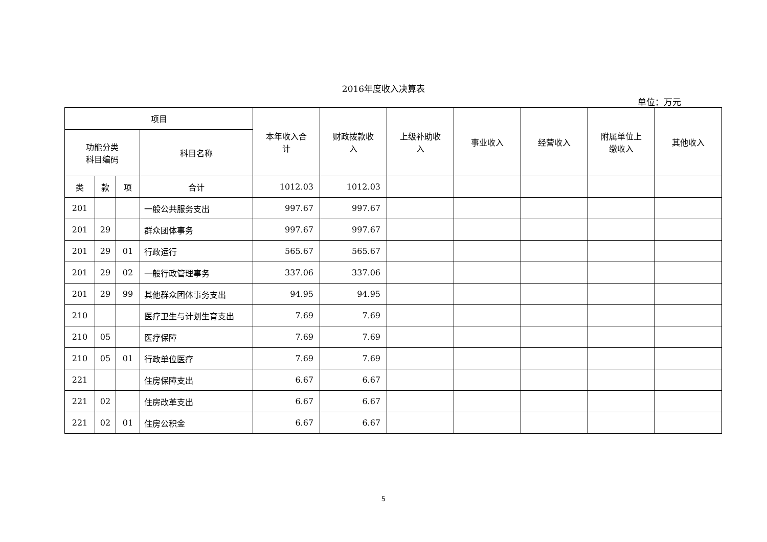2016年度收入决算表
单位：万元
| 项目 | | | | 本年收入合 计 | 财政拨款收 入 | 上级补助收 入 | 事业收入 | 经营收入 | 附属单位上 缴收入 | 其他收入 |
| --- | --- | --- | --- | --- | --- | --- | --- | --- | --- | --- |
| 功能分类 科目编码 | | | 科目名称 | | | | | | | |
| 类 | 款 | 项 | 合计 | 1012.03 | 1012.03 | | | | | |
| 201 | | | 一般公共服务支出 | 997.67 | 997.67 | | | | | |
| 201 | 29 | | 群众团体事务 | 997.67 | 997.67 | | | | | |
| 201 | 29 | 01 | 行政运行 | 565.67 | 565.67 | | | | | |
| 201 | 29 | 02 | 一般行政管理事务 | 337.06 | 337.06 | | | | | |
| 201 | 29 | 99 | 其他群众团体事务支出 | 94.95 | 94.95 | | | | | |
| 210 | | | 医疗卫生与计划生育支出 | 7.69 | 7.69 | | | | | |
| 210 | 05 | | 医疗保障 | 7.69 | 7.69 | | | | | |
| 210 | 05 | 01 | 行政单位医疗 | 7.69 | 7.69 | | | | | |
| 221 | | | 住房保障支出 | 6.67 | 6.67 | | | | | |
| 221 | 02 | | 住房改革支出 | 6.67 | 6.67 | | | | | |
| 221 | 02 | 01 | 住房公积金 | 6.67 | 6.67 | | | | | |
5